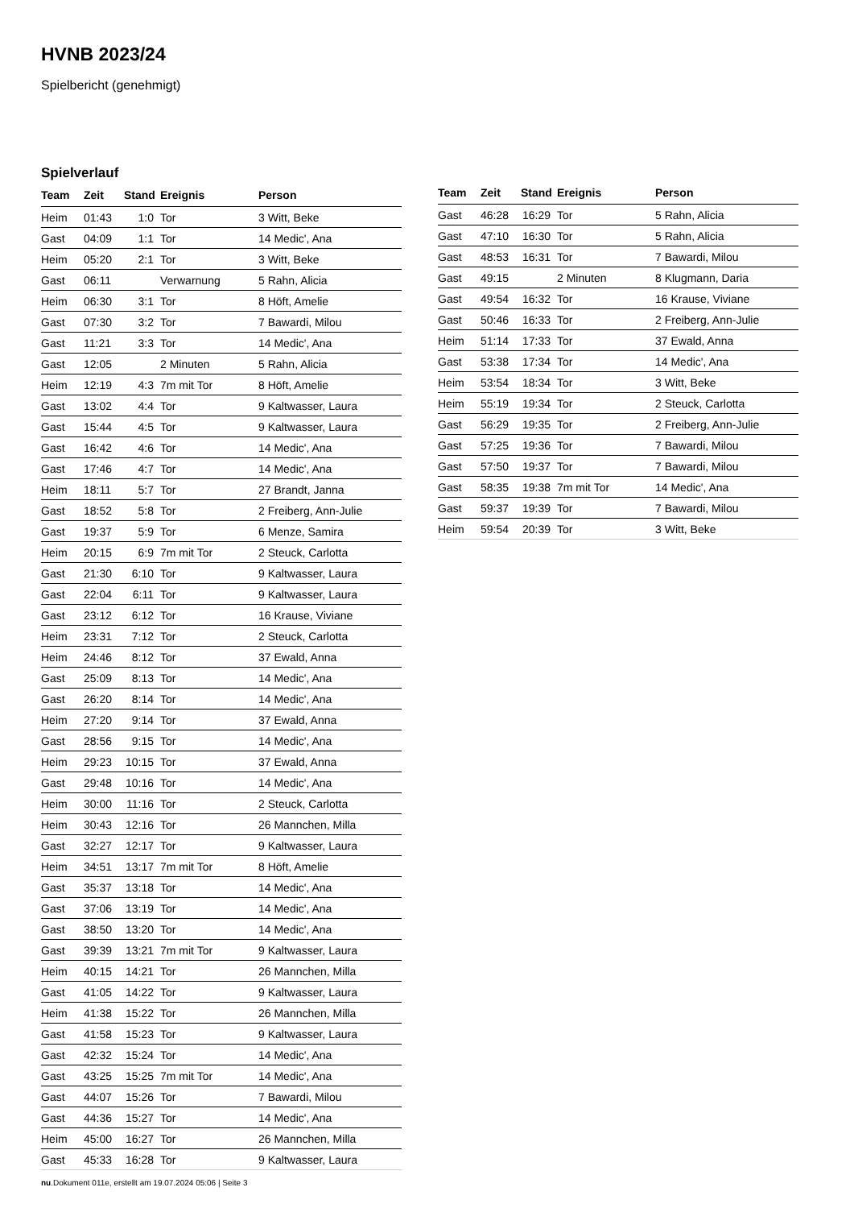HVNB 2023/24
Spielbericht (genehmigt)
Spielverlauf
| Team | Zeit | Stand | Ereignis | Person |
| --- | --- | --- | --- | --- |
| Heim | 01:43 | 1:0 | Tor | 3 Witt, Beke |
| Gast | 04:09 | 1:1 | Tor | 14 Medic', Ana |
| Heim | 05:20 | 2:1 | Tor | 3 Witt, Beke |
| Gast | 06:11 | | Verwarnung | 5 Rahn, Alicia |
| Heim | 06:30 | 3:1 | Tor | 8 Höft, Amelie |
| Gast | 07:30 | 3:2 | Tor | 7 Bawardi, Milou |
| Gast | 11:21 | 3:3 | Tor | 14 Medic', Ana |
| Gast | 12:05 | | 2 Minuten | 5 Rahn, Alicia |
| Heim | 12:19 | 4:3 | 7m mit Tor | 8 Höft, Amelie |
| Gast | 13:02 | 4:4 | Tor | 9 Kaltwasser, Laura |
| Gast | 15:44 | 4:5 | Tor | 9 Kaltwasser, Laura |
| Gast | 16:42 | 4:6 | Tor | 14 Medic', Ana |
| Gast | 17:46 | 4:7 | Tor | 14 Medic', Ana |
| Heim | 18:11 | 5:7 | Tor | 27 Brandt, Janna |
| Gast | 18:52 | 5:8 | Tor | 2 Freiberg, Ann-Julie |
| Gast | 19:37 | 5:9 | Tor | 6 Menze, Samira |
| Heim | 20:15 | 6:9 | 7m mit Tor | 2 Steuck, Carlotta |
| Gast | 21:30 | 6:10 | Tor | 9 Kaltwasser, Laura |
| Gast | 22:04 | 6:11 | Tor | 9 Kaltwasser, Laura |
| Gast | 23:12 | 6:12 | Tor | 16 Krause, Viviane |
| Heim | 23:31 | 7:12 | Tor | 2 Steuck, Carlotta |
| Heim | 24:46 | 8:12 | Tor | 37 Ewald, Anna |
| Gast | 25:09 | 8:13 | Tor | 14 Medic', Ana |
| Gast | 26:20 | 8:14 | Tor | 14 Medic', Ana |
| Heim | 27:20 | 9:14 | Tor | 37 Ewald, Anna |
| Gast | 28:56 | 9:15 | Tor | 14 Medic', Ana |
| Heim | 29:23 | 10:15 | Tor | 37 Ewald, Anna |
| Gast | 29:48 | 10:16 | Tor | 14 Medic', Ana |
| Heim | 30:00 | 11:16 | Tor | 2 Steuck, Carlotta |
| Heim | 30:43 | 12:16 | Tor | 26 Mannchen, Milla |
| Gast | 32:27 | 12:17 | Tor | 9 Kaltwasser, Laura |
| Heim | 34:51 | 13:17 | 7m mit Tor | 8 Höft, Amelie |
| Gast | 35:37 | 13:18 | Tor | 14 Medic', Ana |
| Gast | 37:06 | 13:19 | Tor | 14 Medic', Ana |
| Gast | 38:50 | 13:20 | Tor | 14 Medic', Ana |
| Gast | 39:39 | 13:21 | 7m mit Tor | 9 Kaltwasser, Laura |
| Heim | 40:15 | 14:21 | Tor | 26 Mannchen, Milla |
| Gast | 41:05 | 14:22 | Tor | 9 Kaltwasser, Laura |
| Heim | 41:38 | 15:22 | Tor | 26 Mannchen, Milla |
| Gast | 41:58 | 15:23 | Tor | 9 Kaltwasser, Laura |
| Gast | 42:32 | 15:24 | Tor | 14 Medic', Ana |
| Gast | 43:25 | 15:25 | 7m mit Tor | 14 Medic', Ana |
| Gast | 44:07 | 15:26 | Tor | 7 Bawardi, Milou |
| Gast | 44:36 | 15:27 | Tor | 14 Medic', Ana |
| Heim | 45:00 | 16:27 | Tor | 26 Mannchen, Milla |
| Gast | 45:33 | 16:28 | Tor | 9 Kaltwasser, Laura |
| Team | Zeit | Stand | Ereignis | Person |
| --- | --- | --- | --- | --- |
| Gast | 46:28 | 16:29 | Tor | 5 Rahn, Alicia |
| Gast | 47:10 | 16:30 | Tor | 5 Rahn, Alicia |
| Gast | 48:53 | 16:31 | Tor | 7 Bawardi, Milou |
| Gast | 49:15 | | 2 Minuten | 8 Klugmann, Daria |
| Gast | 49:54 | 16:32 | Tor | 16 Krause, Viviane |
| Gast | 50:46 | 16:33 | Tor | 2 Freiberg, Ann-Julie |
| Heim | 51:14 | 17:33 | Tor | 37 Ewald, Anna |
| Gast | 53:38 | 17:34 | Tor | 14 Medic', Ana |
| Heim | 53:54 | 18:34 | Tor | 3 Witt, Beke |
| Heim | 55:19 | 19:34 | Tor | 2 Steuck, Carlotta |
| Gast | 56:29 | 19:35 | Tor | 2 Freiberg, Ann-Julie |
| Gast | 57:25 | 19:36 | Tor | 7 Bawardi, Milou |
| Gast | 57:50 | 19:37 | Tor | 7 Bawardi, Milou |
| Gast | 58:35 | 19:38 | 7m mit Tor | 14 Medic', Ana |
| Gast | 59:37 | 19:39 | Tor | 7 Bawardi, Milou |
| Heim | 59:54 | 20:39 | Tor | 3 Witt, Beke |
nu.Dokument 011e, erstellt am 19.07.2024 05:06 | Seite 3